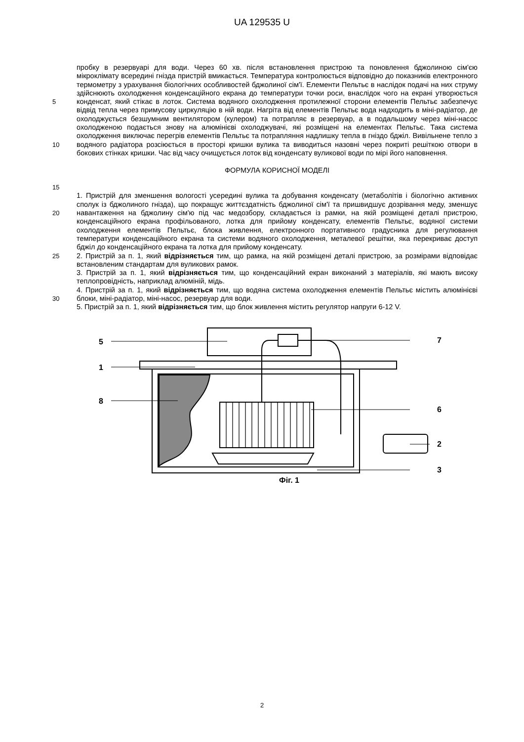UA 129535 U
5
10
15
пробку в резервуарі для води. Через 60 хв. після встановлення пристрою та поновлення бджолиною сім'єю мікроклімату всередині гнізда пристрій вмикається. Температура контролюється відповідно до показників електронного термометру з урахування біологічних особливостей бджолиної сім'ї. Елементи Пельтьє в наслідок подачі на них струму здійснюють охолодження конденсаційного екрана до температури точки роси, внаслідок чого на екрані утворюється конденсат, який стікає в лоток. Система водяного охолодження протилежної сторони елементів Пельтьє забезпечує відвід тепла через примусову циркуляцію в ній води. Нагріта від елементів Пельтьє вода надходить в міні-радіатор, де охолоджується безшумним вентилятором (кулером) та потрапляє в резервуар, а в подальшому через міні-насос охолодженою подається знову на алюмінієві охолоджувачі, які розміщені на елементах Пельтьє. Така система охолодження виключає перегрів елементів Пельтьє та потрапляння надлишку тепла в гніздо бджіл. Вивільнене тепло з водяного радіатора розсіюється в просторі кришки вулика та виводиться назовні через покриті решіткою отвори в бокових стінках кришки. Час від часу очищується лоток від конденсату вуликової води по мірі його наповнення.
ФОРМУЛА КОРИСНОЇ МОДЕЛІ
20
25
30
1. Пристрій для зменшення вологості усередині вулика та добування конденсату (метаболітів і біологічно активних сполук із бджолиного гнізда), що покращує життєздатність бджолиної сім'ї та пришвидшує дозрівання меду, зменшує навантаження на бджолину сім'ю під час медозбору, складається із рамки, на якій розміщені деталі пристрою, конденсаційного екрана профільованого, лотка для прийому конденсату, елементів Пельтьє, водяної системи охолодження елементів Пельтьє, блока живлення, електронного портативного градусника для регулювання температури конденсаційного екрана та системи водяного охолодження, металевої решітки, яка перекриває доступ бджіл до конденсаційного екрана та лотка для прийому конденсату.
2. Пристрій за п. 1, який відрізняється тим, що рамка, на якій розміщені деталі пристрою, за розмірами відповідає встановленим стандартам для вуликових рамок.
3. Пристрій за п. 1, який відрізняється тим, що конденсаційний екран виконаний з матеріалів, які мають високу теплопровідність, наприклад алюміній, мідь.
4. Пристрій за п. 1, який відрізняється тим, що водяна система охолодження елементів Пельтьє містить алюмінієві блоки, міні-радіатор, міні-насос, резервуар для води.
5. Пристрій за п. 1, який відрізняється тим, що блок живлення містить регулятор напруги 6-12 V.
5
1
8
7
6
2
3
Фіг. 1
2